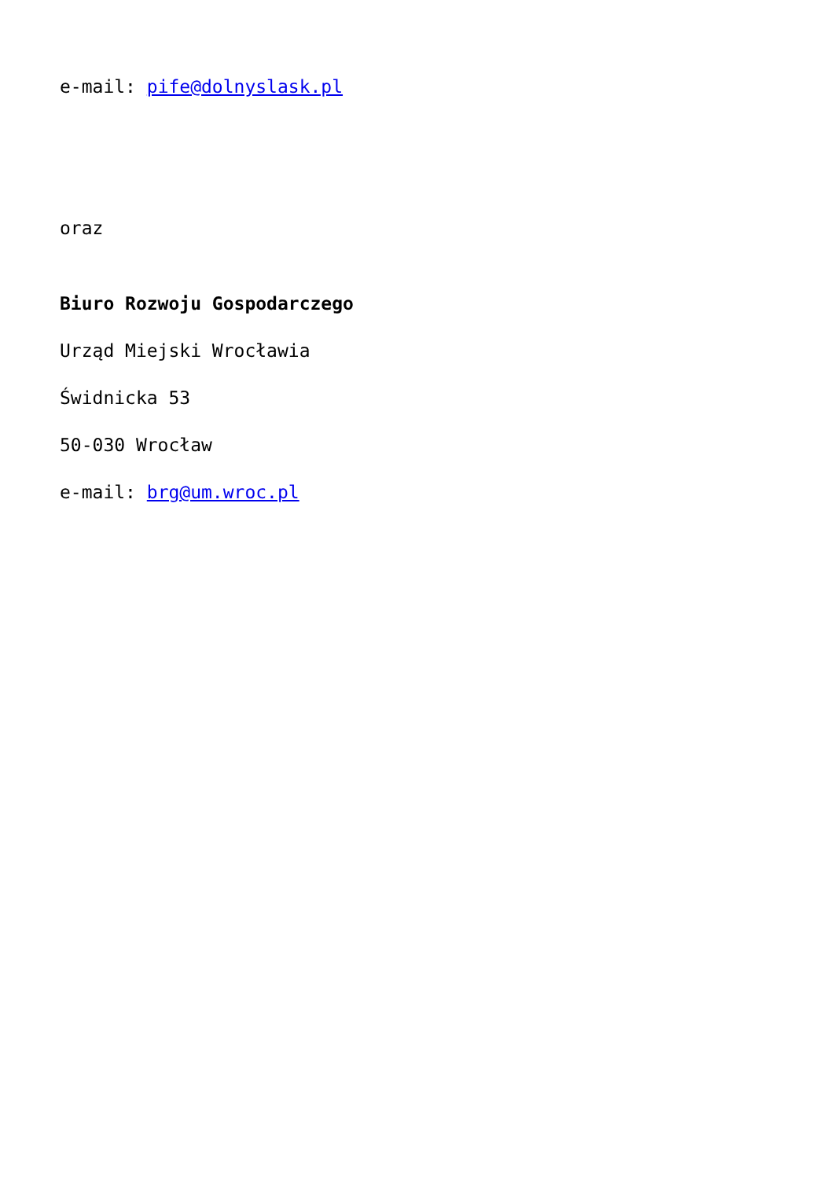e-mail: pife@dolnyslask.pl
oraz
Biuro Rozwoju Gospodarczego
Urząd Miejski Wrocławia
Świdnicka 53
50-030 Wrocław
e-mail: brg@um.wroc.pl